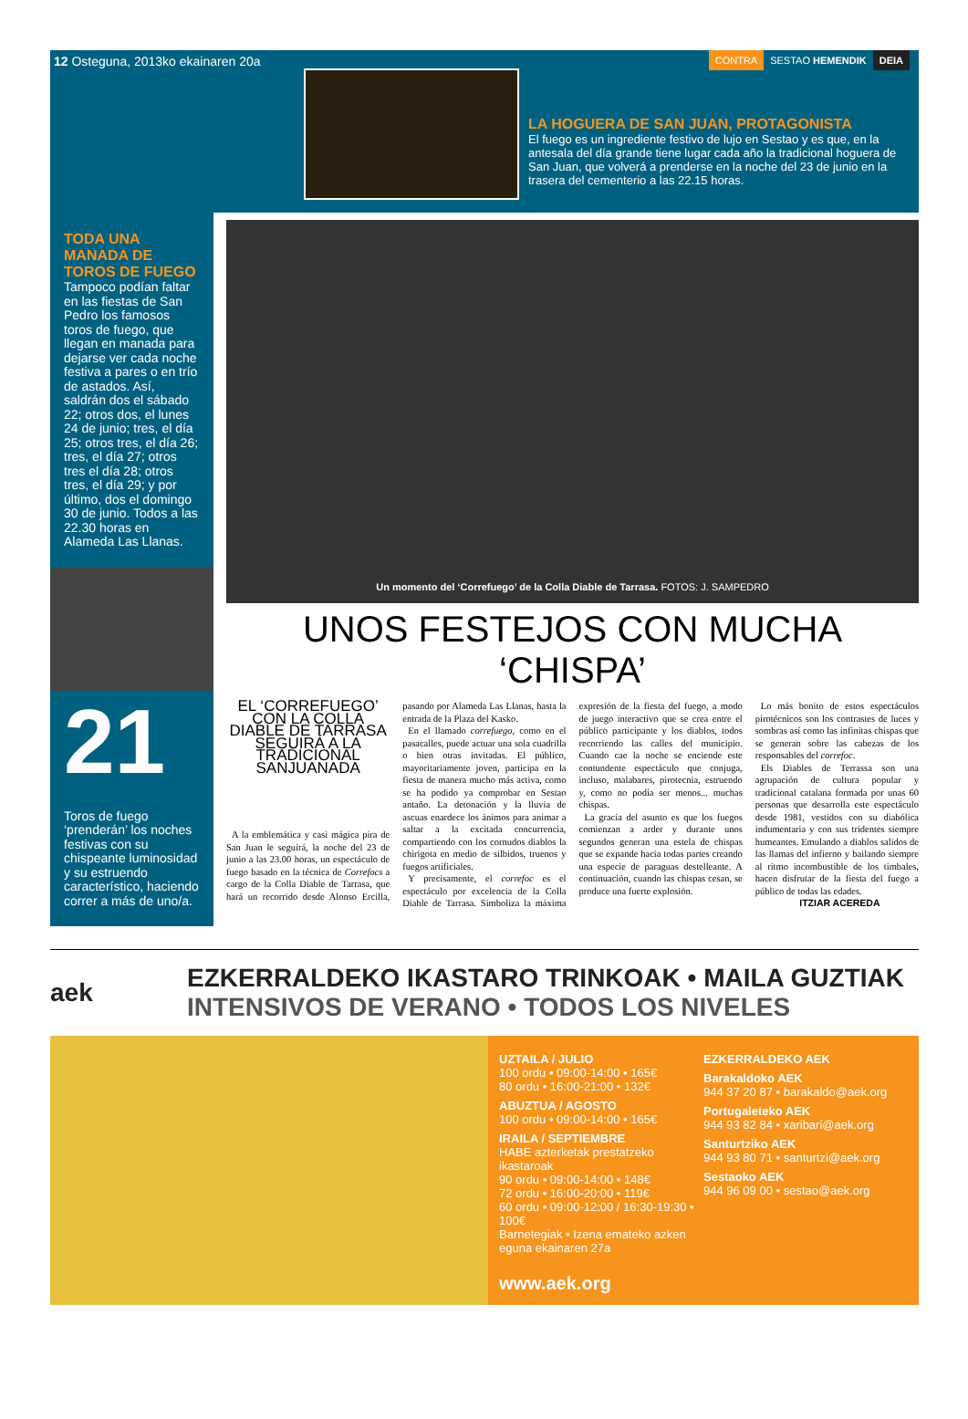12 Osteguna, 2013ko ekainaren 20a
CONTRA SESTAO HEMENDIK DEIA
LA HOGUERA DE SAN JUAN, PROTAGONISTA
El fuego es un ingrediente festivo de lujo en Sestao y es que, en la antesala del día grande tiene lugar cada año la tradicional hoguera de San Juan, que volverá a prenderse en la noche del 23 de junio en la trasera del cementerio a las 22.15 horas.
TODA UNA MANADA DE TOROS DE FUEGO
Tampoco podían faltar en las fiestas de San Pedro los famosos toros de fuego, que llegan en manada para dejarse ver cada noche festiva a pares o en trío de astados. Así, saldrán dos el sábado 22; otros dos, el lunes 24 de junio; tres, el día 25; otros tres, el día 26; tres, el día 27; otros tres el día 28; otros tres, el día 29; y por último, dos el domingo 30 de junio. Todos a las 22.30 horas en Alameda Las Llanas.
21
Toros de fuego ‘prenderán’ los noches festivas con su chispeante luminosidad y su estruendo característico, haciendo correr a más de uno/a.
Un momento del ‘Correfuego’ de la Colla Diable de Tarrasa. FOTOS: J. SAMPEDRO
UNOS FESTEJOS CON MUCHA ‘CHISPA’
EL ‘CORREFUEGO’ CON LA COLLA DIABLE DE TARRASA SEGUIRÁ A LA TRADICIONAL SANJUANADA
A la emblemática y casi mágica pira de San Juan le seguirá, la noche del 23 de junio a las 23.00 horas, un espectáculo de fuego basado en la técnica de Correfocs a cargo de la Colla Diable de Tarrasa, que hará un recorrido desde Alonso Ercilla, pasando por Alameda Las Llanas, hasta la entrada de la Plaza del Kasko.
En el llamado correfuego, como en el pasacalles, puede actuar una sola cuadrilla o bien otras invitadas. El público, mayoritariamente joven, participa en la fiesta de manera mucho más activa, como se ha podido ya comprobar en Sestao antaño. La detonación y la lluvia de ascuas enardece los ánimos para animar a saltar a la excitada concurrencia, compartiendo con los cornudos diablos la chirigota en medio de silbidos, truenos y fuegos artificiales.
Y precisamente, el correfoc es el espectáculo por excelencia de la Colla Diable de Tarrasa. Simboliza la máxima expresión de la fiesta del fuego, a modo de juego interactivo que se crea entre el público participante y los diablos, todos recorriendo las calles del municipio. Cuando cae la noche se enciende este contundente espectáculo que conjuga, incluso, malabares, pirotecnia, estruendo y, como no podía ser menos... muchas chispas.
La gracia del asunto es que los fuegos comienzan a arder y durante unos segundos generan una estela de chispas que se expande hacia todas partes creando una especie de paraguas destelleante. A continuación, cuando las chispas cesan, se produce una fuerte explosión.
Lo más bonito de estos espectáculos pirotécnicos son los contrastes de luces y sombras así como las infinitas chispas que se generan sobre las cabezas de los responsables del correfoc.
Els Diables de Terrassa son una agrupación de cultura popular y tradicional catalana formada por unas 60 personas que desarrolla este espectáculo desde 1981, vestidos con su diabólica indumentaria y con sus tridentes siempre humeantes. Emulando a diablos salidos de las llamas del infierno y bailando siempre al ritmo incombustible de los timbales, hacen disfrutar de la fiesta del fuego a público de todas las edades.
ITZIAR ACEREDA
aek
EZKERRALDEKO IKASTARO TRINKOAK • MAILA GUZTIAK
INTENSIVOS DE VERANO • TODOS LOS NIVELES
UZTAILA / JULIO
100 ordu • 09:00-14:00 • 165€
80 ordu • 16:00-21:00 • 132€
ABUZTUA / AGOSTO
100 ordu • 09:00-14:00 • 165€
IRAILA / SEPTIEMBRE
HABE azterketak prestatzeko ikastaroak
90 ordu • 09:00-14:00 • 148€
72 ordu • 16:00-20:00 • 119€
60 ordu • 09:00-12:00 / 16:30-19:30 • 100€
Barnetegiak • Izena emateko azken eguna ekainaren 27a
www.aek.org
EZKERRALDEKO AEK
Barakaldoko AEK
944 37 20 87 • barakaldo@aek.org
Portugaleteko AEK
944 93 82 84 • xaribari@aek.org
Santurtziko AEK
944 93 80 71 • santurtzi@aek.org
Sestaoko AEK
944 96 09 00 • sestao@aek.org